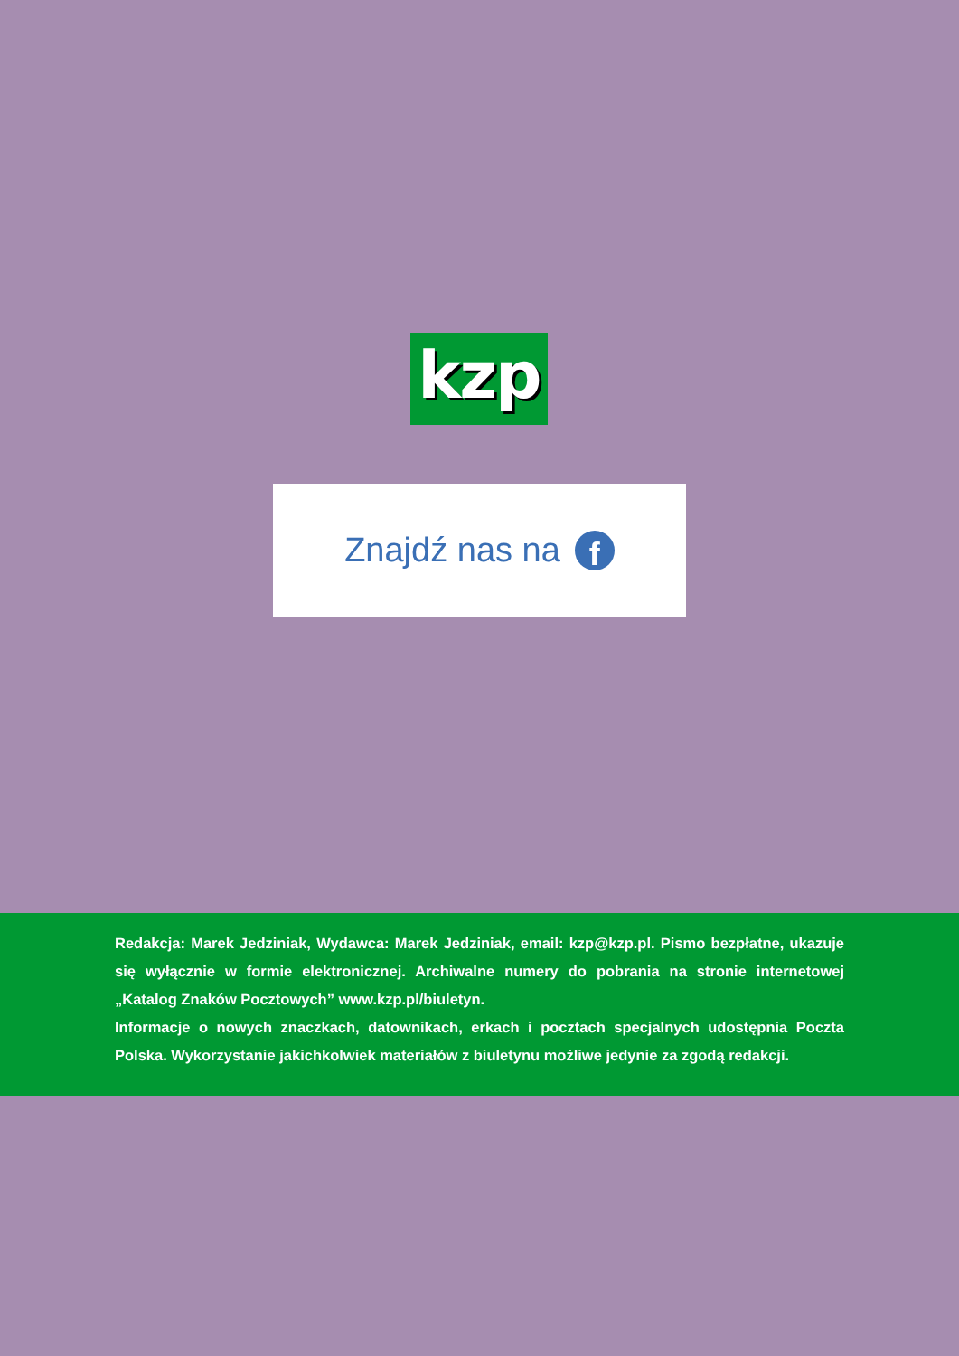kzp
Znajdź nas na f
Redakcja: Marek Jedziniak, Wydawca: Marek Jedziniak, email: kzp@kzp.pl. Pismo bezpłatne, ukazuje się wyłącznie w formie elektronicznej. Archiwalne numery do pobrania na stronie internetowej „Katalog Znaków Pocztowych” www.kzp.pl/biuletyn.
Informacje o nowych znaczkach, datownikach, erkach i pocztach specjalnych udostępnia Poczta Polska. Wykorzystanie jakichkolwiek materiałów z biuletynu możliwe jedynie za zgodą redakcji.